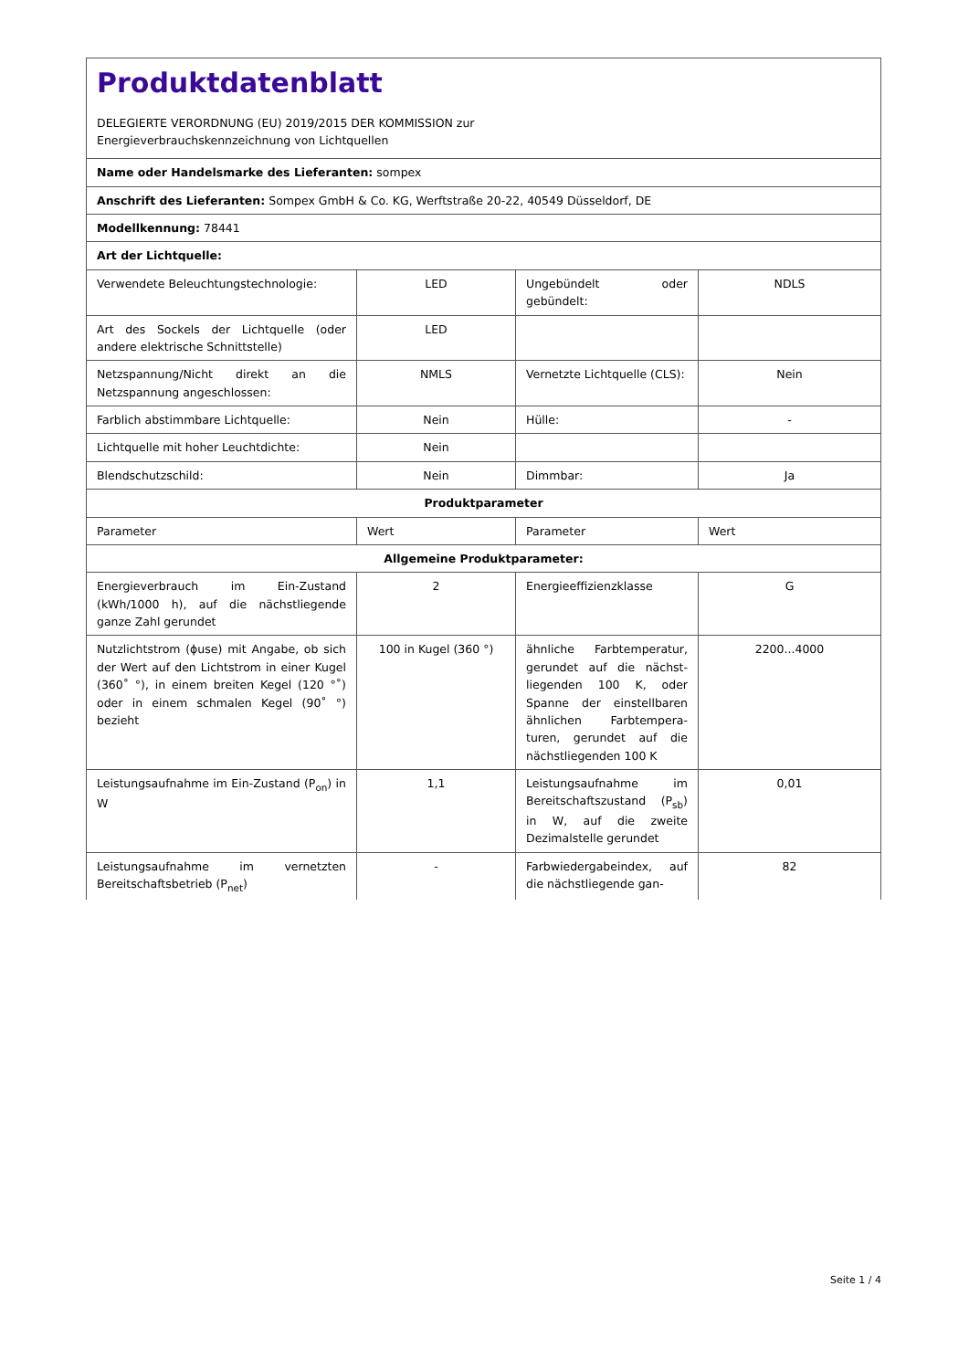Produktdatenblatt
DELEGIERTE VERORDNUNG (EU) 2019/2015 DER KOMMISSION zur
Energieverbrauchskennzeichnung von Lichtquellen
| Name oder Handelsmarke des Lieferanten: sompex | | | |
| Anschrift des Lieferanten: Sompex GmbH & Co. KG, Werftstraße 20-22, 40549 Düsseldorf, DE | | | |
| Modellkennung: 78441 | | | |
| Art der Lichtquelle: | | | |
| Verwendete Beleuchtungstech­nologie: | LED | Ungebündelt oder gebündelt: | NDLS |
| Art des Sockels der Lichtquelle (oder andere elektrische Schnittstelle) | LED | | |
| Netzspannung/Nicht direkt an die Netzspannung angeschlos­sen: | NMLS | Vernetzte Lichtquel­le (CLS): | Nein |
| Farblich abstimmbare Licht­quelle: | Nein | Hülle: | - |
| Lichtquelle mit hoher Leucht­dichte: | Nein | | |
| Blendschutzschild: | Nein | Dimmbar: | Ja |
| Produktparameter | | | |
| Parameter | Wert | Parameter | Wert |
| Allgemeine Produktparameter: | | | |
| Energieverbrauch im Ein-Zu­stand (kWh/1000 h), auf die nächstliegende ganze Zahl ge­rundet | 2 | Energieeffizienzklas­se | G |
| Nutzlichtstrom (ɸuse) mit An­gabe, ob sich der Wert auf den Lichtstrom in einer Kugel (360˚ °), in einem breiten Kegel (120 °˚) oder in einem schmalen Kegel (90˚ °) bezieht | 100 in Ku­gel (360 °) | ähnliche Farbtem­peratur, gerundet auf die nächst­liegenden 100 K, oder Spanne der einstellbaren ähnli­chen Farbtempera­turen, gerundet auf die nächstliegenden 100 K | 2200...4000 |
| Leistungsaufnahme im Ein-Zu­stand (P<sub>on</sub>) in W | 1,1 | Leistungsaufnahme im Bereitschaftszu­stand (P<sub>sb</sub>) in W, auf die zweite Dezimal­stelle gerundet | 0,01 |
| Leistungsaufnahme im vernetz­ten Bereitschaftsbetrieb (P<sub>net</sub>) | - | Farbwiedergabein­dex, auf die nächstliegende gan- | 82 |
Seite 1 / 4